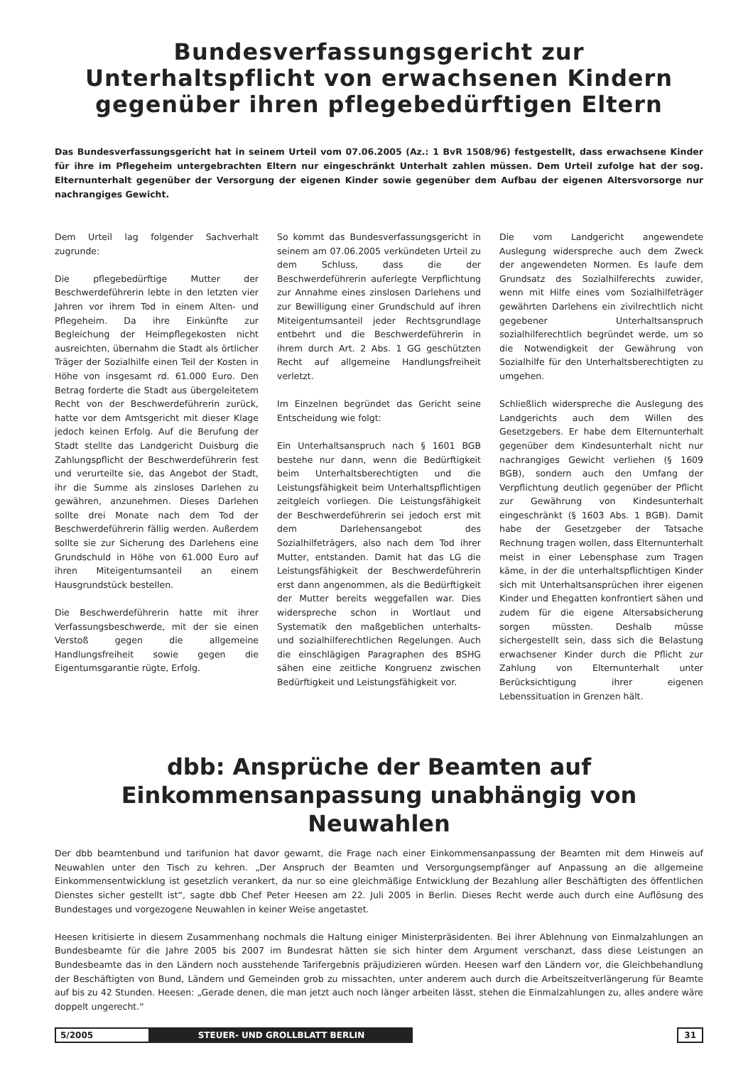Bundesverfassungsgericht zur Unterhaltspflicht von erwachsenen Kindern gegenüber ihren pflegebedürftigen Eltern
Das Bundesverfassungsgericht hat in seinem Urteil vom 07.06.2005 (Az.: 1 BvR 1508/96) festgestellt, dass erwachsene Kinder für ihre im Pflegeheim untergebrachten Eltern nur eingeschränkt Unterhalt zahlen müssen. Dem Urteil zufolge hat der sog. Elternunterhalt gegenüber der Versorgung der eigenen Kinder sowie gegenüber dem Aufbau der eigenen Altersvorsorge nur nachrangiges Gewicht.
Dem Urteil lag folgender Sachverhalt zugrunde:
Die pflegebedürftige Mutter der Beschwerdeführerin lebte in den letzten vier Jahren vor ihrem Tod in einem Alten- und Pflegeheim. Da ihre Einkünfte zur Begleichung der Heimpflegekosten nicht ausreichten, übernahm die Stadt als örtlicher Träger der Sozialhilfe einen Teil der Kosten in Höhe von insgesamt rd. 61.000 Euro. Den Betrag forderte die Stadt aus übergeleitetem Recht von der Beschwerdeführerin zurück, hatte vor dem Amtsgericht mit dieser Klage jedoch keinen Erfolg. Auf die Berufung der Stadt stellte das Landgericht Duisburg die Zahlungspflicht der Beschwerdeführerin fest und verurteilte sie, das Angebot der Stadt, ihr die Summe als zinsloses Darlehen zu gewähren, anzunehmen. Dieses Darlehen sollte drei Monate nach dem Tod der Beschwerdeführerin fällig werden. Außerdem sollte sie zur Sicherung des Darlehens eine Grundschuld in Höhe von 61.000 Euro auf ihren Miteigentumsanteil an einem Hausgrundstück bestellen.
Die Beschwerdeführerin hatte mit ihrer Verfassungsbeschwerde, mit der sie einen Verstoß gegen die allgemeine Handlungsfreiheit sowie gegen die Eigentumsgarantie rügte, Erfolg.
So kommt das Bundesverfassungsgericht in seinem am 07.06.2005 verkündeten Urteil zu dem Schluss, dass die der Beschwerdeführerin auferlegte Verpflichtung zur Annahme eines zinslosen Darlehens und zur Bewilligung einer Grundschuld auf ihren Miteigentumsanteil jeder Rechtsgrundlage entbehrt und die Beschwerdeführerin in ihrem durch Art. 2 Abs. 1 GG geschützten Recht auf allgemeine Handlungsfreiheit verletzt.
Im Einzelnen begründet das Gericht seine Entscheidung wie folgt:
Ein Unterhaltsanspruch nach § 1601 BGB bestehe nur dann, wenn die Bedürftigkeit beim Unterhaltsberechtigten und die Leistungsfähigkeit beim Unterhaltspflichtigen zeitgleich vorliegen. Die Leistungsfähigkeit der Beschwerdeführerin sei jedoch erst mit dem Darlehensangebot des Sozialhilfeträgers, also nach dem Tod ihrer Mutter, entstanden. Damit hat das LG die Leistungsfähigkeit der Beschwerdeführerin erst dann angenommen, als die Bedürftigkeit der Mutter bereits weggefallen war. Dies widerspreche schon in Wortlaut und Systematik den maßgeblichen unterhalts- und sozialhilferechtlichen Regelungen. Auch die einschlägigen Paragraphen des BSHG sähen eine zeitliche Kongruenz zwischen Bedürftigkeit und Leistungsfähigkeit vor.
Die vom Landgericht angewendete Auslegung widerspreche auch dem Zweck der angewendeten Normen. Es laufe dem Grundsatz des Sozialhilferechts zuwider, wenn mit Hilfe eines vom Sozialhilfeträger gewährten Darlehens ein zivilrechtlich nicht gegebener Unterhaltsanspruch sozialhilferechtlich begründet werde, um so die Notwendigkeit der Gewährung von Sozialhilfe für den Unterhaltsberechtigten zu umgehen.
Schließlich widerspreche die Auslegung des Landgerichts auch dem Willen des Gesetzgebers. Er habe dem Elternunterhalt gegenüber dem Kindesunterhalt nicht nur nachrangiges Gewicht verliehen (§ 1609 BGB), sondern auch den Umfang der Verpflichtung deutlich gegenüber der Pflicht zur Gewährung von Kindesunterhalt eingeschränkt (§ 1603 Abs. 1 BGB). Damit habe der Gesetzgeber der Tatsache Rechnung tragen wollen, dass Elternunterhalt meist in einer Lebensphase zum Tragen käme, in der die unterhaltspflichtigen Kinder sich mit Unterhaltsansprüchen ihrer eigenen Kinder und Ehegatten konfrontiert sähen und zudem für die eigene Altersabsicherung sorgen müssten. Deshalb müsse sichergestellt sein, dass sich die Belastung erwachsener Kinder durch die Pflicht zur Zahlung von Elternunterhalt unter Berücksichtigung ihrer eigenen Lebenssituation in Grenzen hält.
dbb: Ansprüche der Beamten auf Einkommensanpassung unabhängig von Neuwahlen
Der dbb beamtenbund und tarifunion hat davor gewarnt, die Frage nach einer Einkommensanpassung der Beamten mit dem Hinweis auf Neuwahlen unter den Tisch zu kehren. „Der Anspruch der Beamten und Versorgungsempfänger auf Anpassung an die allgemeine Einkommensentwicklung ist gesetzlich verankert, da nur so eine gleichmäßige Entwicklung der Bezahlung aller Beschäftigten des öffentlichen Dienstes sicher gestellt ist“, sagte dbb Chef Peter Heesen am 22. Juli 2005 in Berlin. Dieses Recht werde auch durch eine Auflösung des Bundestages und vorgezogene Neuwahlen in keiner Weise angetastet.
Heesen kritisierte in diesem Zusammenhang nochmals die Haltung einiger Ministerpräsidenten. Bei ihrer Ablehnung von Einmalzahlungen an Bundesbeamte für die Jahre 2005 bis 2007 im Bundesrat hätten sie sich hinter dem Argument verschanzt, dass diese Leistungen an Bundesbeamte das in den Ländern noch ausstehende Tarifergebnis präjudizieren würden. Heesen warf den Ländern vor, die Gleichbehandlung der Beschäftigten von Bund, Ländern und Gemeinden grob zu missachten, unter anderem auch durch die Arbeitszeitverlängerung für Beamte auf bis zu 42 Stunden. Heesen: „Gerade denen, die man jetzt auch noch länger arbeiten lässt, stehen die Einmalzahlungen zu, alles andere wäre doppelt ungerecht.“
5/2005 STEUER- UND GROLLBLATT BERLIN 31